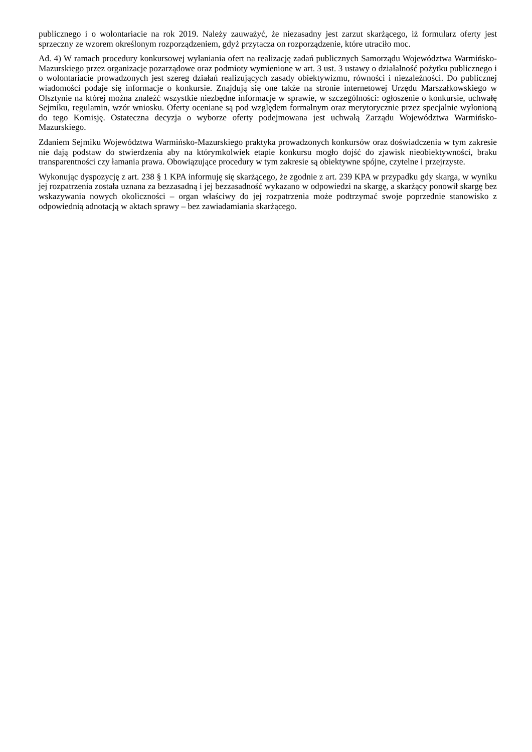publicznego i o wolontariacie na rok 2019. Należy zauważyć, że niezasadny jest zarzut skarżącego, iż formularz oferty jest sprzeczny ze wzorem określonym rozporządzeniem, gdyż przytacza on rozporządzenie, które utraciło moc.
Ad. 4) W ramach procedury konkursowej wyłaniania ofert na realizację zadań publicznych Samorządu Województwa Warmińsko-Mazurskiego przez organizacje pozarządowe oraz podmioty wymienione w art. 3 ust. 3 ustawy o działalność pożytku publicznego i o wolontariacie prowadzonych jest szereg działań realizujących zasady obiektywizmu, równości i niezależności. Do publicznej wiadomości podaje się informacje o konkursie. Znajdują się one także na stronie internetowej Urzędu Marszałkowskiego w Olsztynie na której można znaleźć wszystkie niezbędne informacje w sprawie, w szczególności: ogłoszenie o konkursie, uchwałę Sejmiku, regulamin, wzór wniosku. Oferty oceniane są pod względem formalnym oraz merytorycznie przez specjalnie wyłonioną do tego Komisję. Ostateczna decyzja o wyborze oferty podejmowana jest uchwałą Zarządu Województwa Warmińsko-Mazurskiego.
Zdaniem Sejmiku Województwa Warmińsko-Mazurskiego praktyka prowadzonych konkursów oraz doświadczenia w tym zakresie nie dają podstaw do stwierdzenia aby na którymkolwiek etapie konkursu mogło dojść do zjawisk nieobiektywności, braku transparentności czy łamania prawa. Obowiązujące procedury w tym zakresie są obiektywne spójne, czytelne i przejrzyste.
Wykonując dyspozycję z art. 238 § 1 KPA informuję się skarżącego, że zgodnie z art. 239 KPA w przypadku gdy skarga, w wyniku jej rozpatrzenia została uznana za bezzasadną i jej bezzasadność wykazano w odpowiedzi na skargę, a skarżący ponowił skargę bez wskazywania nowych okoliczności – organ właściwy do jej rozpatrzenia może podtrzymać swoje poprzednie stanowisko z odpowiednią adnotacją w aktach sprawy – bez zawiadamiania skarżącego.